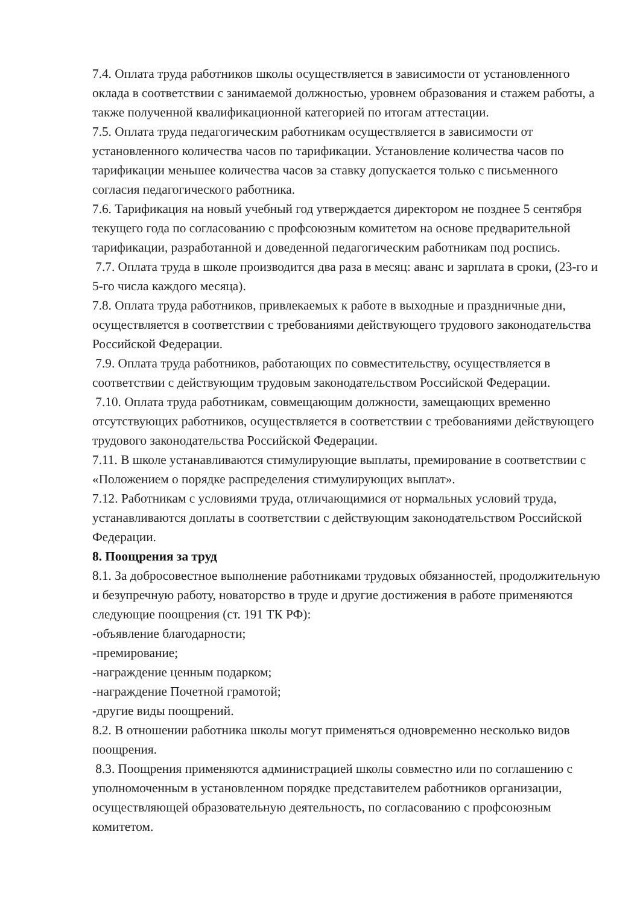7.4. Оплата труда работников школы осуществляется в зависимости от установленного оклада в соответствии с занимаемой должностью, уровнем образования и стажем работы, а также полученной квалификационной категорией по итогам аттестации.
7.5. Оплата труда педагогическим работникам осуществляется в зависимости от установленного количества часов по тарификации. Установление количества часов по тарификации меньшее количества часов за ставку допускается только с письменного согласия педагогического работника.
7.6. Тарификация на новый учебный год утверждается директором не позднее 5 сентября текущего года по согласованию с профсоюзным комитетом на основе предварительной тарификации, разработанной и доведенной педагогическим работникам под роспись.
7.7. Оплата труда в школе производится два раза в месяц: аванс и зарплата в сроки, (23-го и 5-го числа каждого месяца).
7.8. Оплата труда работников, привлекаемых к работе в выходные и праздничные дни, осуществляется в соответствии с требованиями действующего трудового законодательства Российской Федерации.
7.9. Оплата труда работников, работающих по совместительству, осуществляется в соответствии с действующим трудовым законодательством Российской Федерации.
7.10. Оплата труда работникам, совмещающим должности, замещающих временно отсутствующих работников, осуществляется в соответствии с требованиями действующего трудового законодательства Российской Федерации.
7.11. В школе устанавливаются стимулирующие выплаты, премирование в соответствии с «Положением о порядке распределения стимулирующих выплат».
7.12. Работникам с условиями труда, отличающимися от нормальных условий труда, устанавливаются доплаты в соответствии с действующим законодательством Российской Федерации.
8. Поощрения за труд
8.1. За добросовестное выполнение работниками трудовых обязанностей, продолжительную и безупречную работу, новаторство в труде и другие достижения в работе применяются следующие поощрения (ст. 191 ТК РФ):
-объявление благодарности;
-премирование;
-награждение ценным подарком;
-награждение Почетной грамотой;
-другие виды поощрений.
8.2. В отношении работника школы могут применяться одновременно несколько видов поощрения.
8.3. Поощрения применяются администрацией школы совместно или по соглашению с уполномоченным в установленном порядке представителем работников организации, осуществляющей образовательную деятельность, по согласованию с профсоюзным комитетом.